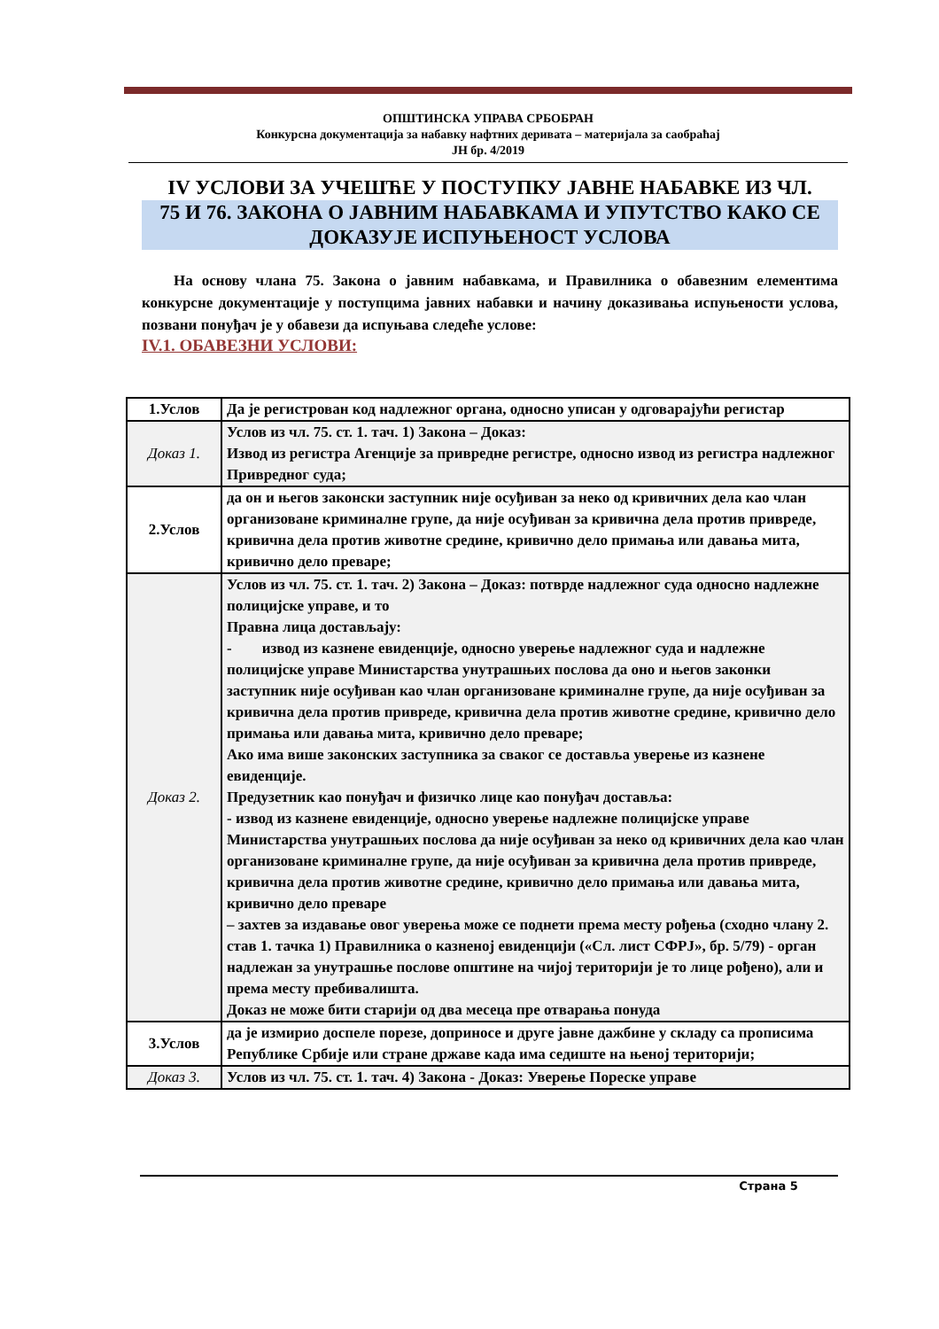ОПШТИНСКА УПРАВА СРБОБРАН
Конкурсна документација за набавку нафтних деривата – материјала за саобраћај
ЈН бр. 4/2019
IV УСЛОВИ ЗА УЧЕШЋЕ У ПОСТУПКУ ЈАВНЕ НАБАВКЕ ИЗ ЧЛ.
75 И 76. ЗАКОНА О ЈАВНИМ НАБАВКАМА И УПУТСТВО КАКО СЕ ДОКАЗУЈЕ ИСПУЊЕНОСТ УСЛОВА
На основу члана 75. Закона о јавним набавкама, и Правилника о обавезним елементима конкурсне документације у поступцима јавних набавки и начину доказивања испуњености услова, позвани понуђач је у обавези да испуњава следеће услове:
IV.1. ОБАВЕЗНИ УСЛОВИ:
| 1.Услов | Да је регистрован код надлежног органа, односно уписан у одговарајући регистар |
| Доказ 1. | Услов из чл. 75. ст. 1. тач. 1) Закона – Доказ: Извод из регистра Агенције за привредне регистре, односно извод из регистра надлежног Привредног суда; |
| 2.Услов | да он и његов законски заступник није осуђиван за неко од кривичних дела као члан организоване криминалне групе, да није осуђиван за кривична дела против привреде, кривична дела против животне средине, кривично дело примања или давања мита, кривично дело преваре; |
| Доказ 2. | Услов из чл. 75. ст. 1. тач. 2) Закона – Доказ: потврде надлежног суда односно надлежне полицијске управе, и то Правна лица достављају: - извод из казнене евиденције, односно уверење надлежног суда и надлежне полицијске управе Министарства унутрашњих послова да оно и његов законки заступник није осуђиван као члан организоване криминалне групе, да није осуђиван за кривична дела против привреде, кривична дела против животне средине, кривично дело примања или давања мита, кривично дело преваре; Ако има више законских заступника за сваког се доставља уверење из казнене евиденције. Предузетник као понуђач и физичко лице као понуђач доставља: - извод из казнене евиденције, односно уверење надлежне полицијске управе Министарства унутрашњих послова да није осуђиван за неко од кривичних дела као члан организоване криминалне групе, да није осуђиван за кривична дела против привреде, кривична дела против животне средине, кривично дело примања или давања мита, кривично дело преваре – захтев за издавање овог уверења може се поднети према месту рођења (сходно члану 2. став 1. тачка 1) Правилника о казненој евиденцији («Сл. лист СФРЈ», бр. 5/79) - орган надлежан за унутрашње послове општине на чијој територији је то лице рођено), али и према месту пребивалишта. Доказ не може бити старији од два месеца пре отварања понуда |
| 3.Услов | да је измирио доспеле порезе, доприносе и друге јавне дажбине у складу са прописима Републике Србије или стране државе када има седиште на њеној територији; |
| Доказ 3. | Услов из чл. 75. ст. 1. тач. 4) Закона - Доказ: Уверење Пореске управе |
Страна 5